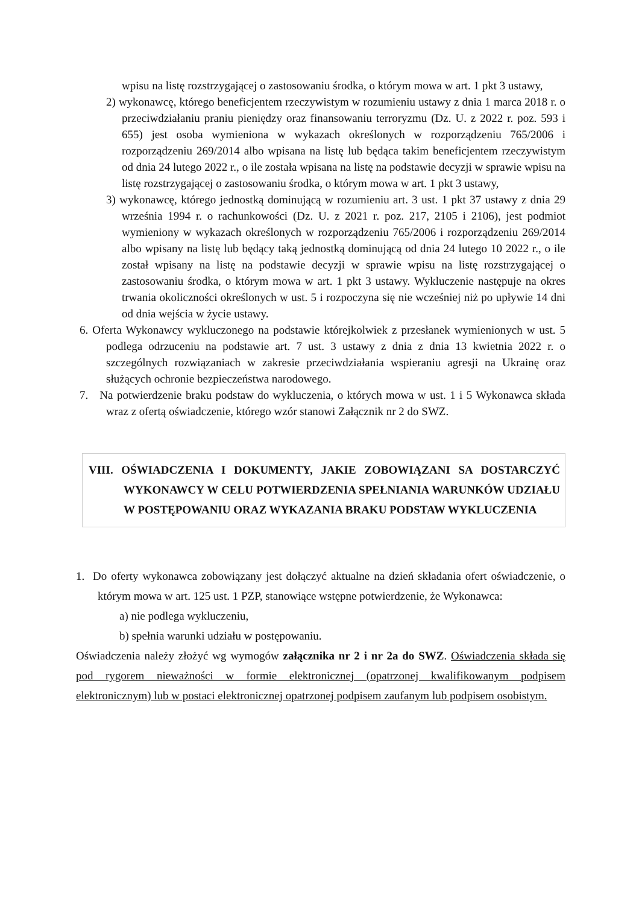wpisu na listę rozstrzygającej o zastosowaniu środka, o którym mowa w art. 1 pkt 3 ustawy,
2) wykonawcę, którego beneficjentem rzeczywistym w rozumieniu ustawy z dnia 1 marca 2018 r. o przeciwdziałaniu praniu pieniędzy oraz finansowaniu terroryzmu (Dz. U. z 2022 r. poz. 593 i 655) jest osoba wymieniona w wykazach określonych w rozporządzeniu 765/2006 i rozporządzeniu 269/2014 albo wpisana na listę lub będąca takim beneficjentem rzeczywistym od dnia 24 lutego 2022 r., o ile została wpisana na listę na podstawie decyzji w sprawie wpisu na listę rozstrzygającej o zastosowaniu środka, o którym mowa w art. 1 pkt 3 ustawy,
3) wykonawcę, którego jednostką dominującą w rozumieniu art. 3 ust. 1 pkt 37 ustawy z dnia 29 września 1994 r. o rachunkowości (Dz. U. z 2021 r. poz. 217, 2105 i 2106), jest podmiot wymieniony w wykazach określonych w rozporządzeniu 765/2006 i rozporządzeniu 269/2014 albo wpisany na listę lub będący taką jednostką dominującą od dnia 24 lutego 10 2022 r., o ile został wpisany na listę na podstawie decyzji w sprawie wpisu na listę rozstrzygającej o zastosowaniu środka, o którym mowa w art. 1 pkt 3 ustawy. Wykluczenie następuje na okres trwania okoliczności określonych w ust. 5 i rozpoczyna się nie wcześniej niż po upływie 14 dni od dnia wejścia w życie ustawy.
6. Oferta Wykonawcy wykluczonego na podstawie którejkolwiek z przesłanek wymienionych w ust. 5 podlega odrzuceniu na podstawie art. 7 ust. 3 ustawy z dnia z dnia 13 kwietnia 2022 r. o szczególnych rozwiązaniach w zakresie przeciwdziałania wspieraniu agresji na Ukrainę oraz służących ochronie bezpieczeństwa narodowego.
7. Na potwierdzenie braku podstaw do wykluczenia, o których mowa w ust. 1 i 5 Wykonawca składa wraz z ofertą oświadczenie, którego wzór stanowi Załącznik nr 2 do SWZ.
VIII. OŚWIADCZENIA I DOKUMENTY, JAKIE ZOBOWIĄZANI SA DOSTARCZYĆ WYKONAWCY W CELU POTWIERDZENIA SPEŁNIANIA WARUNKÓW UDZIAŁU W POSTĘPOWANIU ORAZ WYKAZANIA BRAKU PODSTAW WYKLUCZENIA
1. Do oferty wykonawca zobowiązany jest dołączyć aktualne na dzień składania ofert oświadczenie, o którym mowa w art. 125 ust. 1 PZP, stanowiące wstępne potwierdzenie, że Wykonawca:
a) nie podlega wykluczeniu,
b) spełnia warunki udziału w postępowaniu.
Oświadczenia należy złożyć wg wymogów załącznika nr 2 i nr 2a do SWZ. Oświadczenia składa się pod rygorem nieważności w formie elektronicznej (opatrzonej kwalifikowanym podpisem elektronicznym) lub w postaci elektronicznej opatrzonej podpisem zaufanym lub podpisem osobistym.